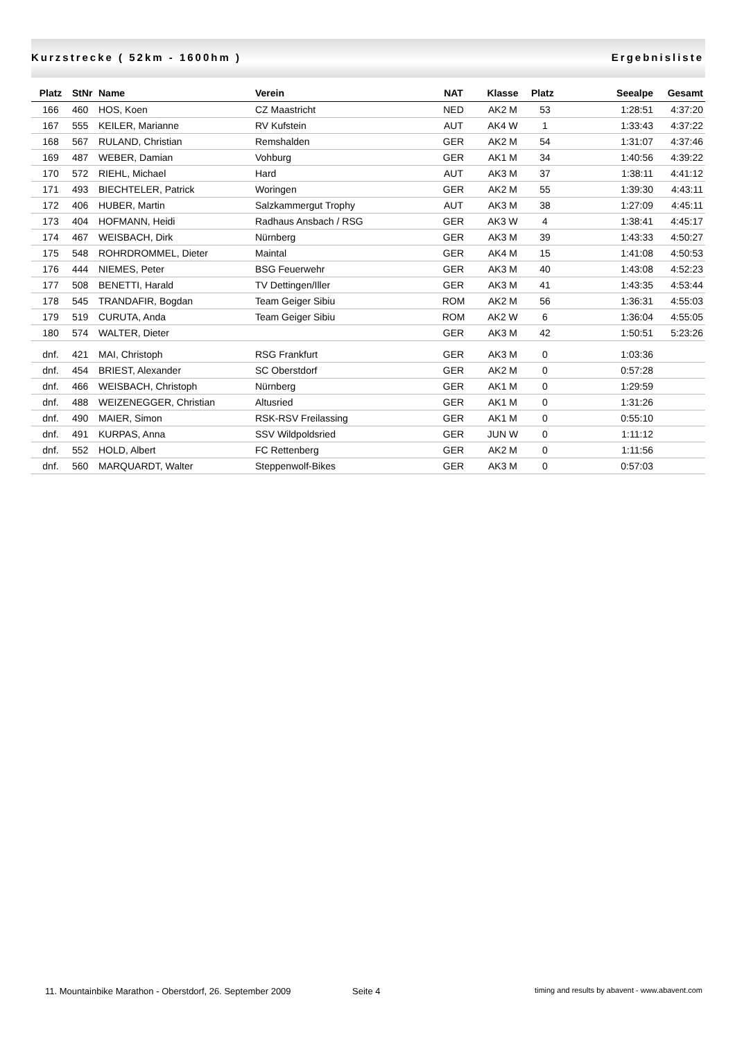Kurzstrecke ( 52km - 1600hm ) Ergebnisliste
| Platz | StNr | Name | Verein | NAT | Klasse | Platz | Seealpe | Gesamt |
| --- | --- | --- | --- | --- | --- | --- | --- | --- |
| 166 | 460 | HOS, Koen | CZ Maastricht | NED | AK2 M | 53 | 1:28:51 | 4:37:20 |
| 167 | 555 | KEILER, Marianne | RV Kufstein | AUT | AK4 W | 1 | 1:33:43 | 4:37:22 |
| 168 | 567 | RULAND, Christian | Remshalden | GER | AK2 M | 54 | 1:31:07 | 4:37:46 |
| 169 | 487 | WEBER, Damian | Vohburg | GER | AK1 M | 34 | 1:40:56 | 4:39:22 |
| 170 | 572 | RIEHL, Michael | Hard | AUT | AK3 M | 37 | 1:38:11 | 4:41:12 |
| 171 | 493 | BIECHTELER, Patrick | Woringen | GER | AK2 M | 55 | 1:39:30 | 4:43:11 |
| 172 | 406 | HUBER, Martin | Salzkammergut Trophy | AUT | AK3 M | 38 | 1:27:09 | 4:45:11 |
| 173 | 404 | HOFMANN, Heidi | Radhaus Ansbach / RSG | GER | AK3 W | 4 | 1:38:41 | 4:45:17 |
| 174 | 467 | WEISBACH, Dirk | Nürnberg | GER | AK3 M | 39 | 1:43:33 | 4:50:27 |
| 175 | 548 | ROHRDROMMEL, Dieter | Maintal | GER | AK4 M | 15 | 1:41:08 | 4:50:53 |
| 176 | 444 | NIEMES, Peter | BSG Feuerwehr | GER | AK3 M | 40 | 1:43:08 | 4:52:23 |
| 177 | 508 | BENETTI, Harald | TV Dettingen/Iller | GER | AK3 M | 41 | 1:43:35 | 4:53:44 |
| 178 | 545 | TRANDAFIR, Bogdan | Team Geiger Sibiu | ROM | AK2 M | 56 | 1:36:31 | 4:55:03 |
| 179 | 519 | CURUTA, Anda | Team Geiger Sibiu | ROM | AK2 W | 6 | 1:36:04 | 4:55:05 |
| 180 | 574 | WALTER, Dieter | | GER | AK3 M | 42 | 1:50:51 | 5:23:26 |
| dnf. | 421 | MAI, Christoph | RSG Frankfurt | GER | AK3 M | 0 | 1:03:36 | |
| dnf. | 454 | BRIEST, Alexander | SC Oberstdorf | GER | AK2 M | 0 | 0:57:28 | |
| dnf. | 466 | WEISBACH, Christoph | Nürnberg | GER | AK1 M | 0 | 1:29:59 | |
| dnf. | 488 | WEIZENEGGER, Christian | Altusried | GER | AK1 M | 0 | 1:31:26 | |
| dnf. | 490 | MAIER, Simon | RSK-RSV Freilassing | GER | AK1 M | 0 | 0:55:10 | |
| dnf. | 491 | KURPAS, Anna | SSV Wildpoldsried | GER | JUN W | 0 | 1:11:12 | |
| dnf. | 552 | HOLD, Albert | FC Rettenberg | GER | AK2 M | 0 | 1:11:56 | |
| dnf. | 560 | MARQUARDT, Walter | Steppenwolf-Bikes | GER | AK3 M | 0 | 0:57:03 | |
11. Mountainbike Marathon - Oberstdorf, 26. September 2009 Seite 4 timing and results by abavent - www.abavent.com